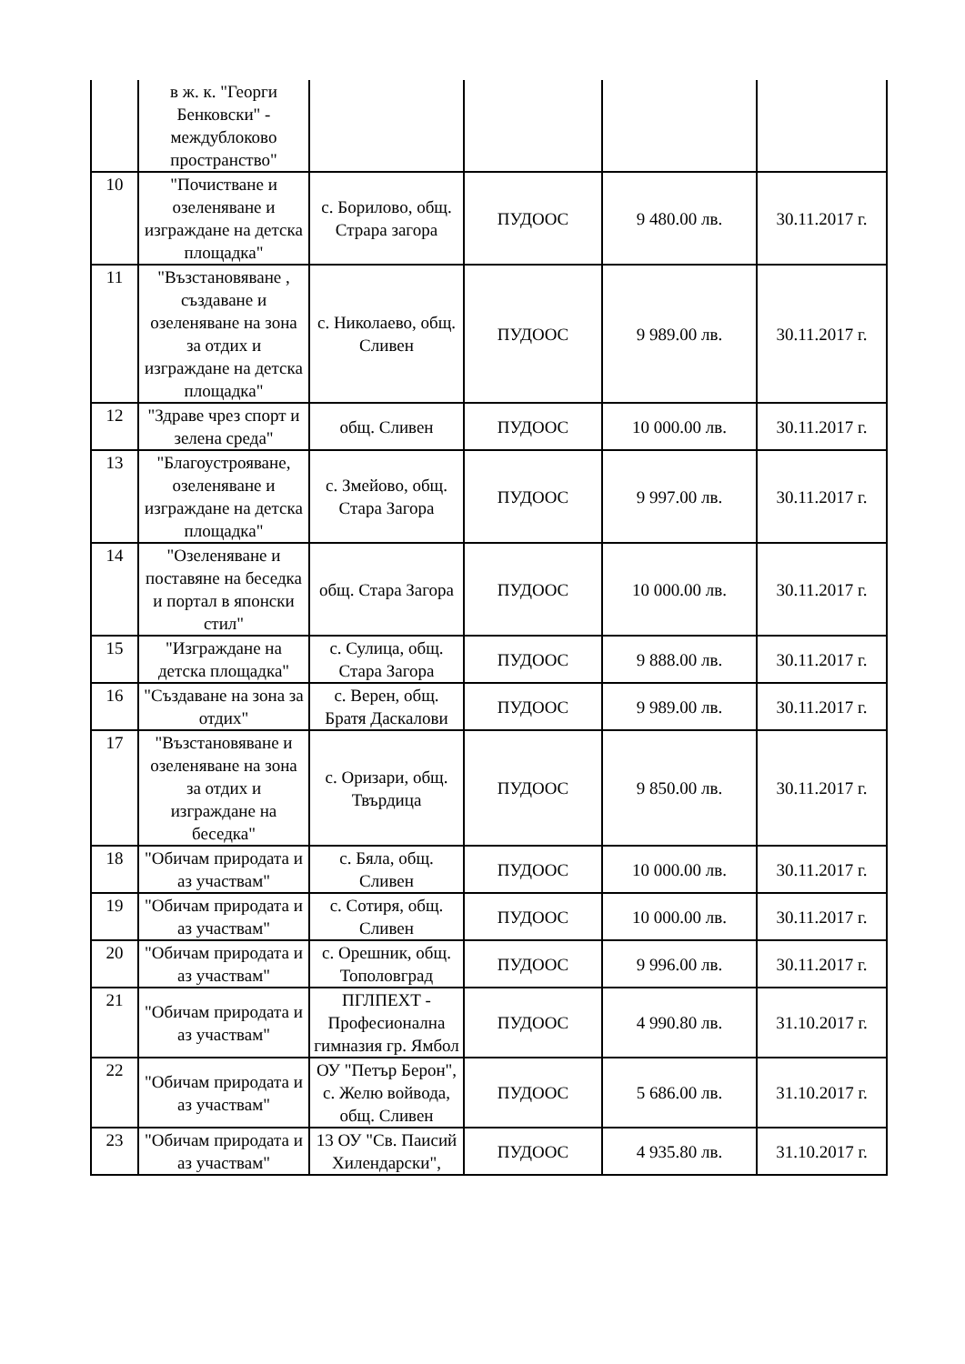| | в ж. к. "Георги Бенковски" - междублоково пространство" | | | | |
| 10 | "Почистване и озеленяване и изграждане на детска площадка" | с. Борилово, общ. Страра загора | ПУДООС | 9 480.00 лв. | 30.11.2017 г. |
| 11 | "Възстановяване , създаване и озеленяване на зона за отдих и изграждане на детска площадка" | с. Николаево, общ. Сливен | ПУДООС | 9 989.00 лв. | 30.11.2017 г. |
| 12 | "Здраве чрез спорт и зелена среда" | общ. Сливен | ПУДООС | 10 000.00 лв. | 30.11.2017 г. |
| 13 | "Благоустрояване, озеленяване и изграждане на детска площадка" | с. Змейово, общ. Стара Загора | ПУДООС | 9 997.00 лв. | 30.11.2017 г. |
| 14 | "Озеленяване и поставяне на беседка и портал в японски стил" | общ. Стара Загора | ПУДООС | 10 000.00 лв. | 30.11.2017 г. |
| 15 | "Изграждане на детска площадка" | с. Сулица, общ. Стара Загора | ПУДООС | 9 888.00 лв. | 30.11.2017 г. |
| 16 | "Създаване на зона за отдих" | с. Верен, общ. Братя Даскалови | ПУДООС | 9 989.00 лв. | 30.11.2017 г. |
| 17 | "Възстановяване и озеленяване на зона за отдих и изграждане на беседка" | с. Оризари, общ. Твърдица | ПУДООС | 9 850.00 лв. | 30.11.2017 г. |
| 18 | "Обичам природата и аз участвам" | с. Бяла, общ. Сливен | ПУДООС | 10 000.00 лв. | 30.11.2017 г. |
| 19 | "Обичам природата и аз участвам" | с. Сотиря, общ. Сливен | ПУДООС | 10 000.00 лв. | 30.11.2017 г. |
| 20 | "Обичам природата и аз участвам" | с. Орешник, общ. Тополовград | ПУДООС | 9 996.00 лв. | 30.11.2017 г. |
| 21 | "Обичам природата и аз участвам" | ПГЛПЕХТ - Професионална гимназия гр. Ямбол | ПУДООС | 4 990.80 лв. | 31.10.2017 г. |
| 22 | "Обичам природата и аз участвам" | ОУ "Петър Берон", с. Желю войвода, общ. Сливен | ПУДООС | 5 686.00 лв. | 31.10.2017 г. |
| 23 | "Обичам природата и аз участвам" | 13 ОУ "Св. Паисий Хилендарски", | ПУДООС | 4 935.80 лв. | 31.10.2017 г. |